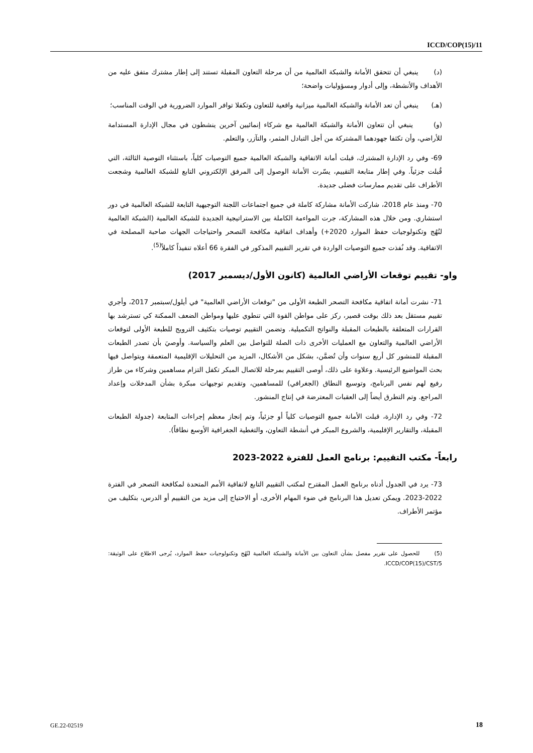ICCD/COP(15)/11
(د) ينبغي أن تتحقق الأمانة والشبكة العالمية من أن مرحلة التعاون المقبلة تستند إلى إطار مشترك متفق عليه من الأهداف والأنشطة، وإلى أدوار ومسؤوليات واضحة؛
(هـ) ينبغي أن تعد الأمانة والشبكة العالمية ميزانية واقعية للتعاون وتكفلا توافر الموارد الضرورية في الوقت المناسب؛
(و) ينبغي أن تتعاون الأمانة والشبكة العالمية مع شركاء إنمائيين آخرين ينشطون في مجال الإدارة المستدامة للأراضي، وأن تكثفا جهودهما المشتركة من أجل التبادل المثمر، والتآزر، والتعلم.
69- وفي رد الإدارة المشترك، قبلت أمانة الاتفاقية والشبكة العالمية جميع التوصيات كلياً، باستثناء التوصية الثالثة، التي قُبلت جزئياً. وفي إطار متابعة التقييم، يسّرت الأمانة الوصول إلى المرفق الإلكتروني التابع للشبكة العالمية وشجعت الأطراف على تقديم ممارسات فضلى جديدة.
70- ومنذ عام 2018، شاركت الأمانة مشاركة كاملة في جميع اجتماعات اللجنة التوجيهية التابعة للشبكة العالمية في دور استشاري. ومن خلال هذه المشاركة، جرت المواءمة الكاملة بين الاستراتيجية الجديدة للشبكة العالمية (الشبكة العالمية لنُهُج وتكنولوجيات حفظ الموارد 2020+) وأهداف اتفاقية مكافحة التصحر واحتياجات الجهات صاحبة المصلحة في الاتفاقية. وقد نُفذت جميع التوصيات الواردة في تقرير التقييم المذكور في الفقرة 66 أعلاه تنفيذاً كاملاً<sup>(5)</sup>.
واو- تقييم توقعات الأراضي العالمية (كانون الأول/ديسمبر 2017)
71- نشرت أمانة اتفاقية مكافحة التصحر الطبعة الأولى من "توقعات الأراضي العالمية" في أيلول/سبتمبر 2017، وأجري تقييم مستقل بعد ذلك بوقت قصير، ركز على مواطن القوة التي تنطوي عليها ومواطن الضعف الممكنة كي تسترشد بها القرارات المتعلقة بالطبعات المقبلة والنواتج التكميلية. وتضمن التقييم توصيات بتكثيف الترويج للطبعة الأولى لتوقعات الأراضي العالمية والتعاون مع العمليات الأخرى ذات الصلة للتواصل بين العلم والسياسة. وأوصيَ بأن تصدر الطبعات المقبلة للمنشور كل أربع سنوات وأن تُضمَّن، بشكل من الأشكال، المزيد من التحليلات الإقليمية المتعمقة ويتواصل فيها بحث المواضيع الرئيسية. وعلاوة على ذلك، أوصى التقييم بمرحلة للاتصال المبكر تكفل التزام مساهمين وشركاء من طراز رفيع لهم نفس البرنامج، وتوسيع النطاق (الجغرافي) للمساهمين، وتقديم توجيهات مبكرة بشأن المدخلات وإعداد المراجع. وتم التطرق أيضاً إلى العقبات المعترضة في إنتاج المنشور.
72- وفي رد الإدارة، قبلت الأمانة جميع التوصيات كلياً أو جزئياً، وتم إنجاز معظم إجراءات المتابعة (جدولة الطبعات المقبلة، والتقارير الإقليمية، والشروع المبكر في أنشطة التعاون، والتغطية الجغرافية الأوسع نطاقاً).
رابعاً- مكتب التقييم: برنامج العمل للفترة 2022-2023
73- يرد في الجدول أدناه برنامج العمل المقترح لمكتب التقييم التابع لاتفاقية الأمم المتحدة لمكافحة التصحر في الفترة 2022-2023. ويمكن تعديل هذا البرنامج في ضوء المهام الأخرى، أو الاحتياج إلى مزيد من التقييم أو الدرس، بتكليف من مؤتمر الأطراف.
(5) للحصول على تقرير مفصل بشأن التعاون بين الأمانة والشبكة العالمية لنُهُج وتكنولوجيات حفظ الموارد، يُرجى الاطلاع على الوثيقة: ICCD/COP(15)/CST/5.
GE.22-02519 18